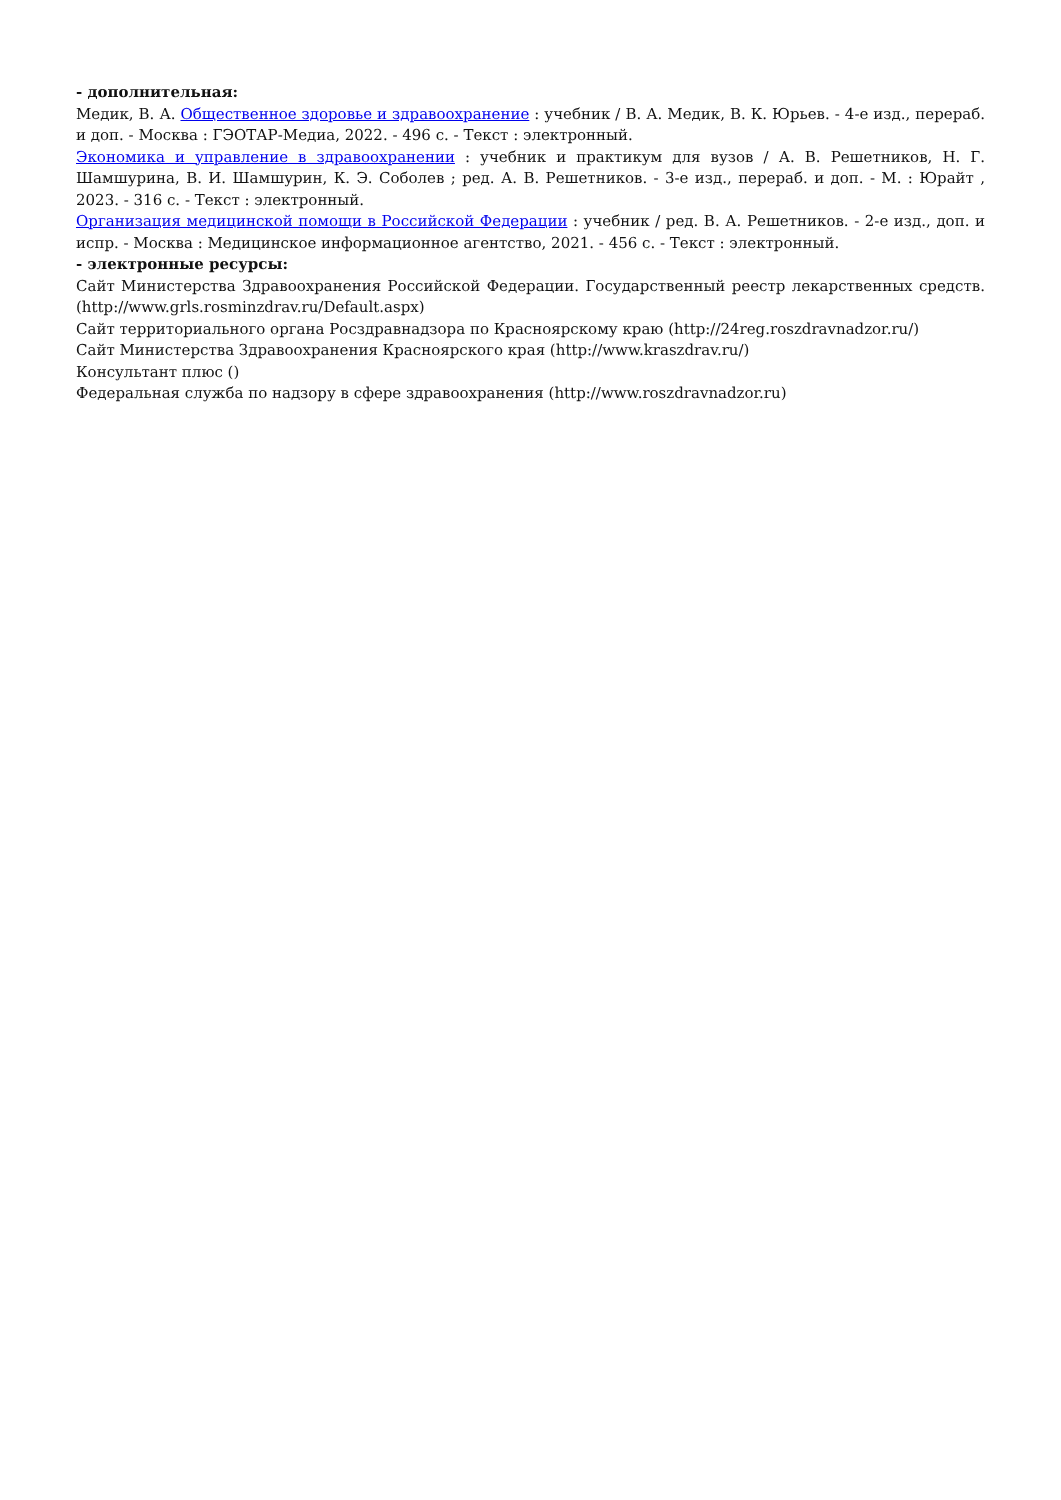- дополнительная:
Медик, В. А. Общественное здоровье и здравоохранение : учебник / В. А. Медик, В. К. Юрьев. - 4-е изд., перераб. и доп. - Москва : ГЭОТАР-Медиа, 2022. - 496 с. - Текст : электронный.
Экономика и управление в здравоохранении : учебник и практикум для вузов / А. В. Решетников, Н. Г. Шамшурина, В. И. Шамшурин, К. Э. Соболев ; ред. А. В. Решетников. - 3-е изд., перераб. и доп. - М. : Юрайт , 2023. - 316 с. - Текст : электронный.
Организация медицинской помощи в Российской Федерации : учебник / ред. В. А. Решетников. - 2-е изд., доп. и испр. - Москва : Медицинское информационное агентство, 2021. - 456 с. - Текст : электронный.
- электронные ресурсы:
Сайт Министерства Здравоохранения Российской Федерации. Государственный реестр лекарственных средств. (http://www.grls.rosminzdrav.ru/Default.aspx)
Сайт территориального органа Росздравнадзора по Красноярскому краю (http://24reg.roszdravnadzor.ru/)
Сайт Министерства Здравоохранения Красноярского края (http://www.kraszdrav.ru/)
Консультант плюс ()
Федеральная служба по надзору в сфере здравоохранения (http://www.roszdravnadzor.ru)